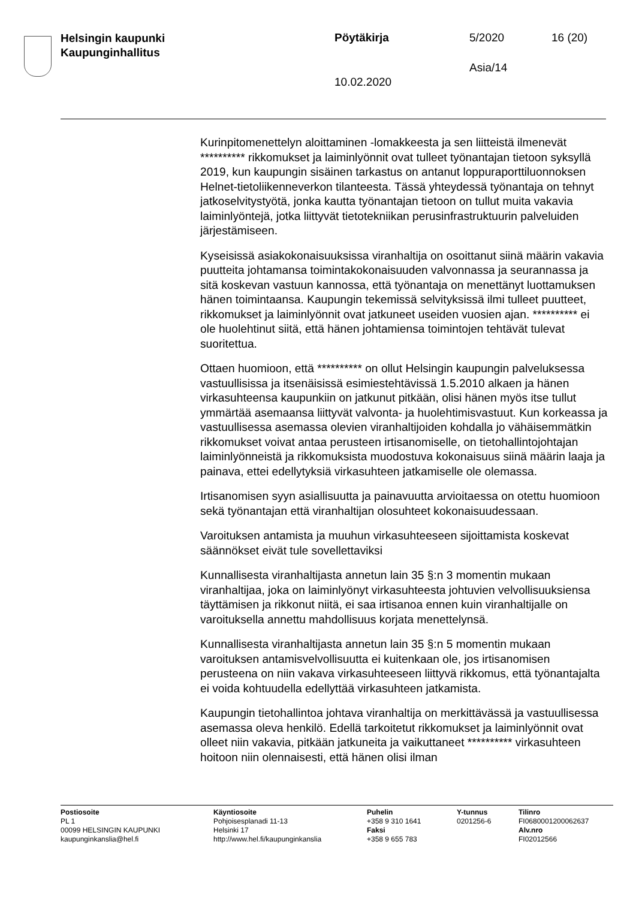Helsingin kaupunki
Kaupunginhallitus
Pöytäkirja 5/2020 16 (20)
Asia/14
10.02.2020
Kurinpitomenettelyn aloittaminen -lomakkeesta ja sen liitteistä ilmenevät ********** rikkomukset ja laiminlyönnit ovat tulleet työnantajan tietoon syksyllä 2019, kun kaupungin sisäinen tarkastus on antanut loppuraporttiluonnoksen Helnet-tietoliikenneverkon tilanteesta. Tässä yhteydessä työnantaja on tehnyt jatkoselvitystyötä, jonka kautta työnantajan tietoon on tullut muita vakavia laiminlyöntejä, jotka liittyvät tietotekniikan perusinfrastruktuurin palveluiden järjestämiseen.
Kyseisissä asiakokonaisuuksissa viranhaltija on osoittanut siinä määrin vakavia puutteita johtamansa toimintakokonaisuuden valvonnassa ja seurannassa ja sitä koskevan vastuun kannossa, että työnantaja on menettänyt luottamuksen hänen toimintaansa. Kaupungin tekemissä selvityksissä ilmi tulleet puutteet, rikkomukset ja laiminlyönnit ovat jatkuneet useiden vuosien ajan. ********** ei ole huolehtinut siitä, että hänen johtamiensa toimintojen tehtävät tulevat suoritettua.
Ottaen huomioon, että ********** on ollut Helsingin kaupungin palveluksessa vastuullisissa ja itsenäisissä esimiestehtävissä 1.5.2010 alkaen ja hänen virkasuhteensa kaupunkiin on jatkunut pitkään, olisi hänen myös itse tullut ymmärtää asemaansa liittyvät valvonta- ja huolehtimisvastuut. Kun korkeassa ja vastuullisessa asemassa olevien viranhaltijoiden kohdalla jo vähäisemmätkin rikkomukset voivat antaa perusteen irtisanomiselle, on tietohallintojohtajan laiminlyönneistä ja rikkomuksista muodostuva kokonaisuus siinä määrin laaja ja painava, ettei edellytyksiä virkasuhteen jatkamiselle ole olemassa.
Irtisanomisen syyn asiallisuutta ja painavuutta arvioitaessa on otettu huomioon sekä työnantajan että viranhaltijan olosuhteet kokonaisuudessaan.
Varoituksen antamista ja muuhun virkasuhteeseen sijoittamista koskevat säännökset eivät tule sovellettaviksi
Kunnallisesta viranhaltijasta annetun lain 35 §:n 3 momentin mukaan viranhaltijaa, joka on laiminlyönyt virkasuhteesta johtuvien velvollisuuksiensa täyttämisen ja rikkonut niitä, ei saa irtisanoa ennen kuin viranhaltijalle on varoituksella annettu mahdollisuus korjata menettelynsä.
Kunnallisesta viranhaltijasta annetun lain 35 §:n 5 momentin mukaan varoituksen antamisvelvollisuutta ei kuitenkaan ole, jos irtisanomisen perusteena on niin vakava virkasuhteeseen liittyvä rikkomus, että työnantajalta ei voida kohtuudella edellyttää virkasuhteen jatkamista.
Kaupungin tietohallintoa johtava viranhaltija on merkittävässä ja vastuullisessa asemassa oleva henkilö. Edellä tarkoitetut rikkomukset ja laiminlyönnit ovat olleet niin vakavia, pitkään jatkuneita ja vaikuttaneet ********** virkasuhteen hoitoon niin olennaisesti, että hänen olisi ilman
Postiosoite
PL 1
00099 HELSINGIN KAUPUNKI
kaupunginkanslia@hel.fi
Käyntiosoite
Pohjoisesplanadi 11-13
Helsinki 17
http://www.hel.fi/kaupunginkanslia
Puhelin
+358 9 310 1641
Faksi
+358 9 655 783
Y-tunnus
0201256-6
Tilinro
FI0680001200062637
Alv.nro
FI02012566